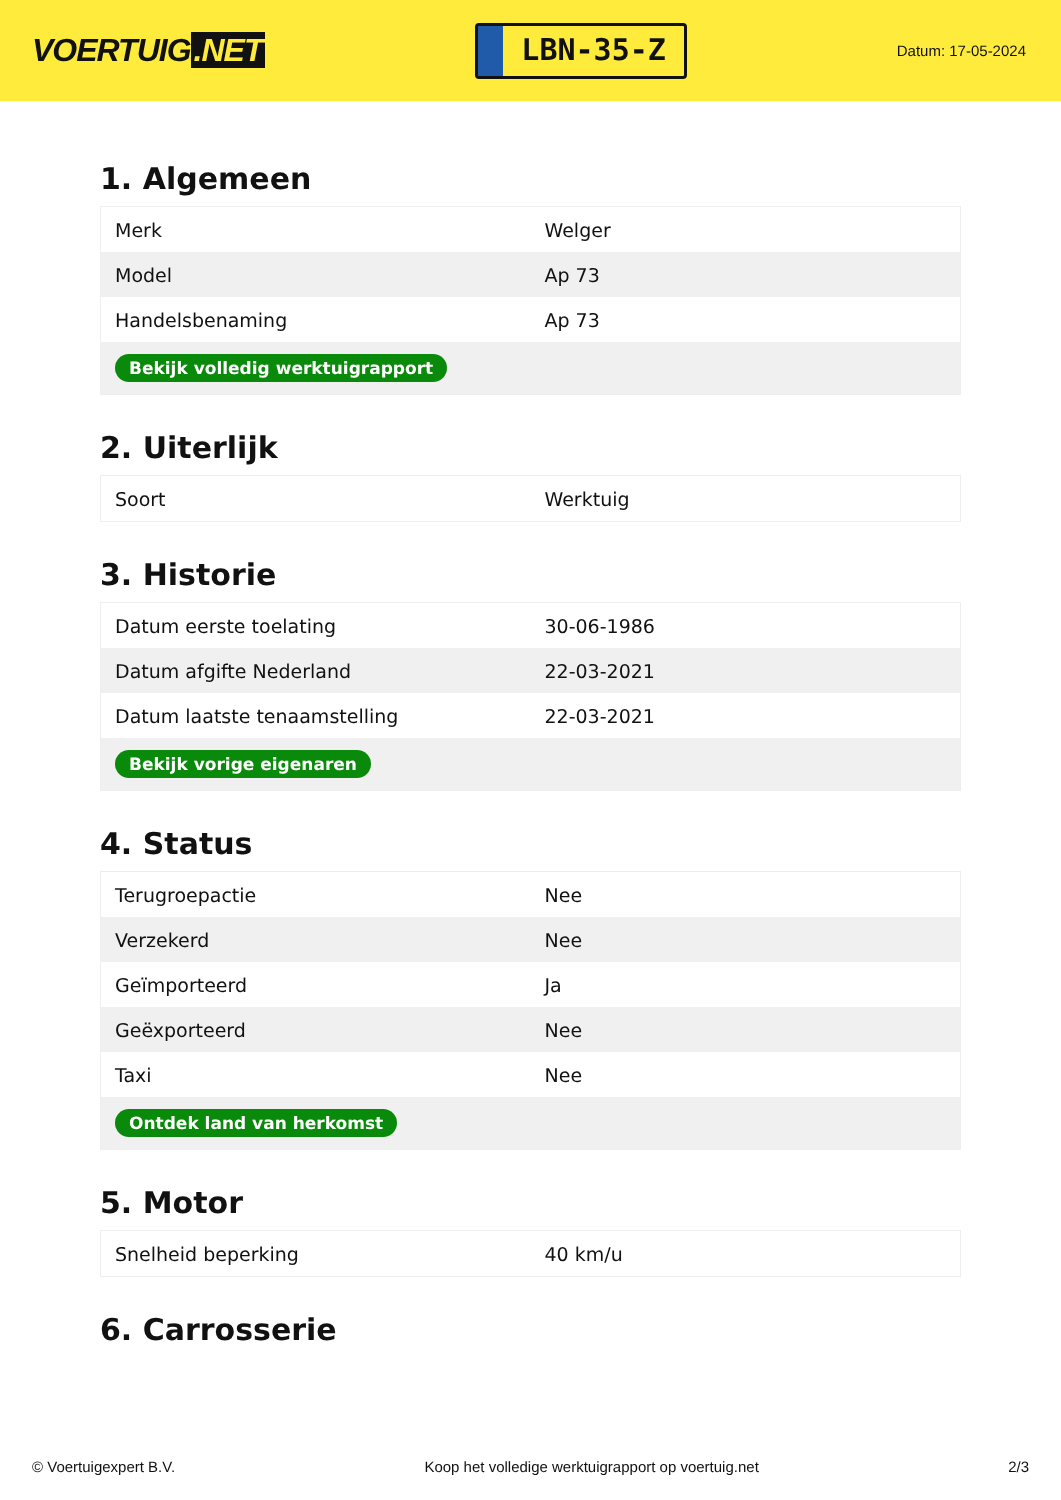VOERTUIG.NET
LBN-35-Z
Datum: 17-05-2024
1. Algemeen
| Merk | Welger |
| Model | Ap 73 |
| Handelsbenaming | Ap 73 |
| Bekijk volledig werktuigrapport | |
2. Uiterlijk
| Soort | Werktuig |
3. Historie
| Datum eerste toelating | 30-06-1986 |
| Datum afgifte Nederland | 22-03-2021 |
| Datum laatste tenaamstelling | 22-03-2021 |
| Bekijk vorige eigenaren | |
4. Status
| Terugroepactie | Nee |
| Verzekerd | Nee |
| Geïmporteerd | Ja |
| Geëxporteerd | Nee |
| Taxi | Nee |
| Ontdek land van herkomst | |
5. Motor
| Snelheid beperking | 40 km/u |
6. Carrosserie
© Voertuigexpert B.V. Koop het volledige werktuigrapport op voertuig.net 2/3